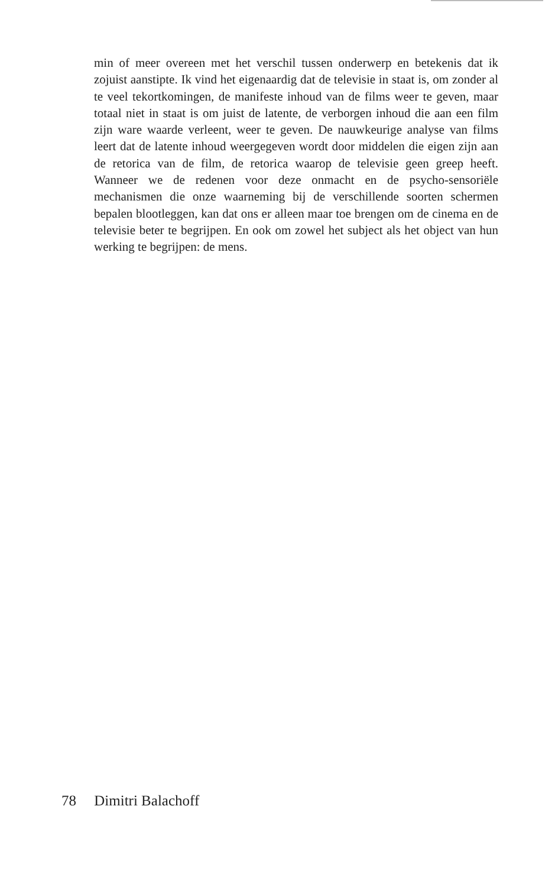min of meer overeen met het verschil tussen onderwerp en betekenis dat ik zojuist aanstipte. Ik vind het eigenaardig dat de televisie in staat is, om zonder al te veel tekortkomingen, de manifeste inhoud van de films weer te geven, maar totaal niet in staat is om juist de latente, de verborgen inhoud die aan een film zijn ware waarde verleent, weer te geven. De nauwkeurige analyse van films leert dat de latente inhoud weergegeven wordt door middelen die eigen zijn aan de retorica van de film, de retorica waarop de televisie geen greep heeft. Wanneer we de redenen voor deze onmacht en de psycho-sensoriële mechanismen die onze waarneming bij de verschillende soorten schermen bepalen blootleggen, kan dat ons er alleen maar toe brengen om de cinema en de televisie beter te begrijpen. En ook om zowel het subject als het object van hun werking te begrijpen: de mens.
78 Dimitri Balachoff